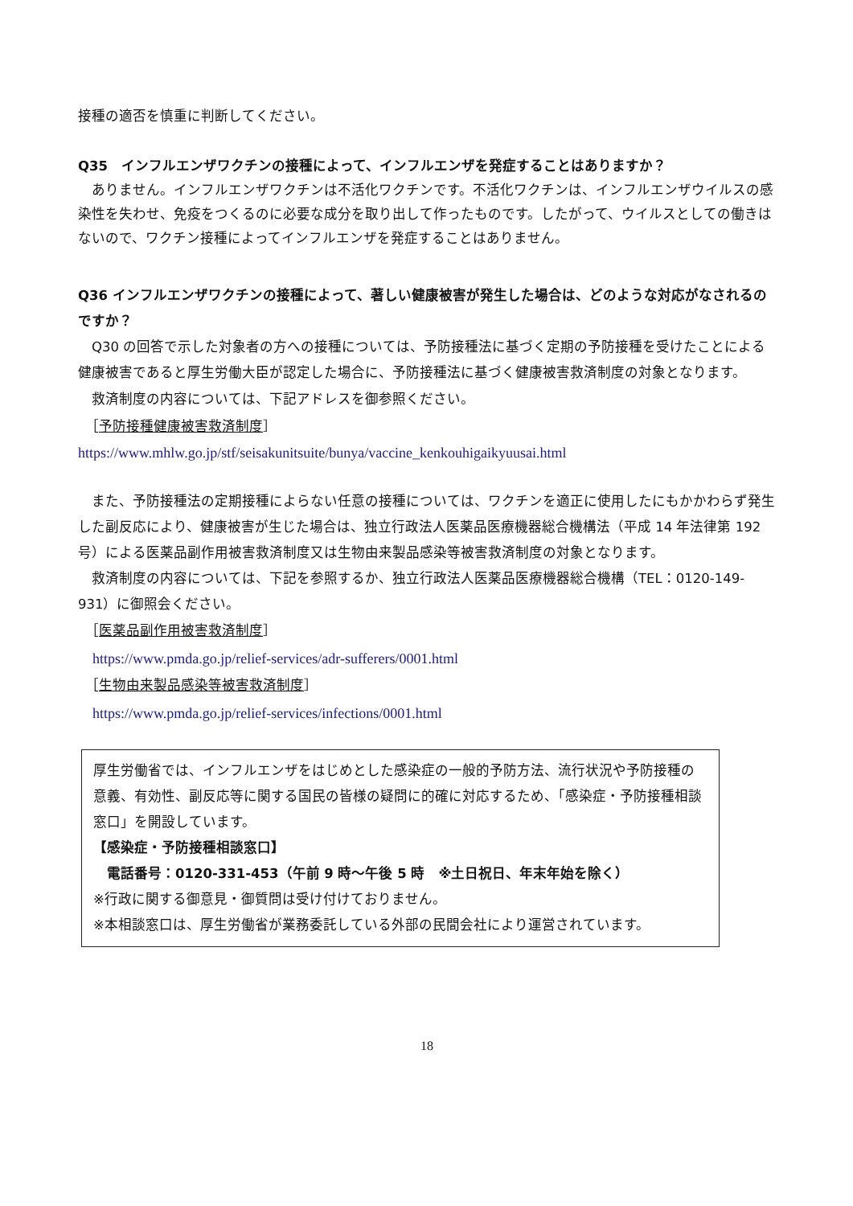接種の適否を慎重に判断してください。
Q35　インフルエンザワクチンの接種によって、インフルエンザを発症することはありますか？
　ありません。インフルエンザワクチンは不活化ワクチンです。不活化ワクチンは、インフルエンザウイルスの感染性を失わせ、免疫をつくるのに必要な成分を取り出して作ったものです。したがって、ウイルスとしての働きはないので、ワクチン接種によってインフルエンザを発症することはありません。
Q36 インフルエンザワクチンの接種によって、著しい健康被害が発生した場合は、どのような対応がなされるのですか？
　Q30 の回答で示した対象者の方への接種については、予防接種法に基づく定期の予防接種を受けたことによる健康被害であると厚生労働大臣が認定した場合に、予防接種法に基づく健康被害救済制度の対象となります。
　救済制度の内容については、下記アドレスを御参照ください。
　［予防接種健康被害救済制度］
https://www.mhlw.go.jp/stf/seisakunitsuite/bunya/vaccine_kenkouhigaikyuusai.html
　また、予防接種法の定期接種によらない任意の接種については、ワクチンを適正に使用したにもかかわらず発生した副反応により、健康被害が生じた場合は、独立行政法人医薬品医療機器総合機構法（平成 14 年法律第 192 号）による医薬品副作用被害救済制度又は生物由来製品感染等被害救済制度の対象となります。
　救済制度の内容については、下記を参照するか、独立行政法人医薬品医療機器総合機構（TEL：0120-149-931）に御照会ください。
　［医薬品副作用被害救済制度］
　https://www.pmda.go.jp/relief-services/adr-sufferers/0001.html
　［生物由来製品感染等被害救済制度］
　https://www.pmda.go.jp/relief-services/infections/0001.html
厚生労働省では、インフルエンザをはじめとした感染症の一般的予防方法、流行状況や予防接種の意義、有効性、副反応等に関する国民の皆様の疑問に的確に対応するため、「感染症・予防接種相談窓口」を開設しています。
【感染症・予防接種相談窓口】
　電話番号：0120-331-453（午前 9 時～午後 5 時　※土日祝日、年末年始を除く）
※行政に関する御意見・御質問は受け付けておりません。
※本相談窓口は、厚生労働省が業務委託している外部の民間会社により運営されています。
18